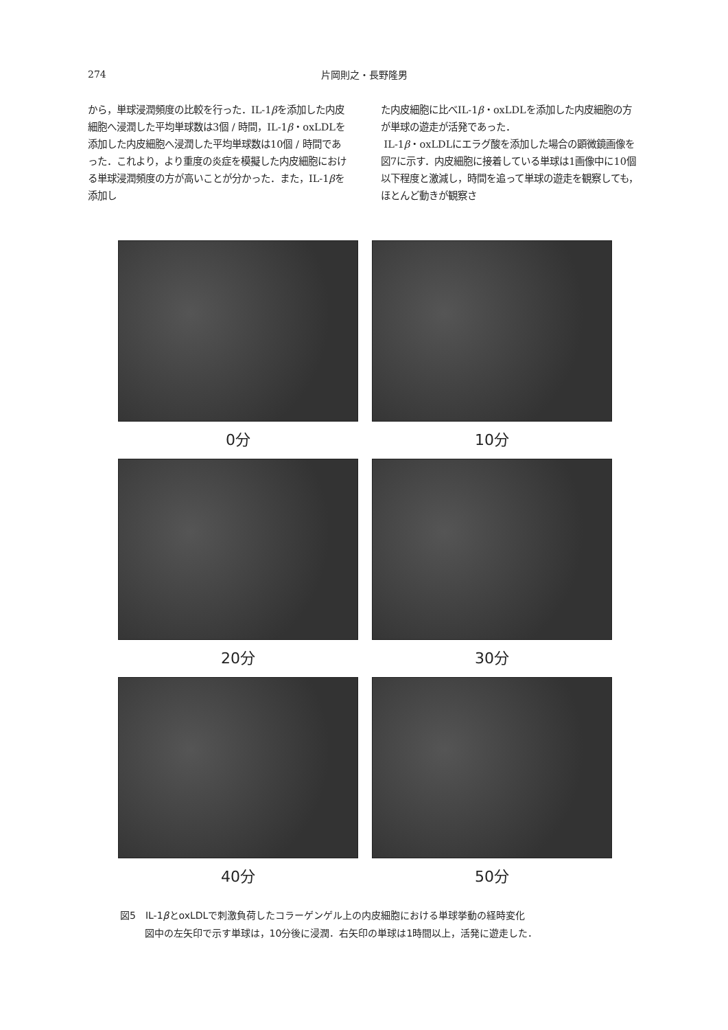274
片岡則之・長野隆男
から，単球浸潤頻度の比較を行った．IL-1βを添加した内皮細胞へ浸潤した平均単球数は3個 / 時間，IL-1β・oxLDLを添加した内皮細胞へ浸潤した平均単球数は10個 / 時間であった．これより，より重度の炎症を模擬した内皮細胞における単球浸潤頻度の方が高いことが分かった．また，IL-1βを添加し
た内皮細胞に比べIL-1β・oxLDLを添加した内皮細胞の方が単球の遊走が活発であった．
IL-1β・oxLDLにエラグ酸を添加した場合の顕微鏡画像を図7に示す．内皮細胞に接着している単球は1画像中に10個以下程度と激減し，時間を追って単球の遊走を観察しても，ほとんど動きが観察さ
0分
10分
20分
30分
40分
50分
図5　IL-1βとoxLDLで刺激負荷したコラーゲンゲル上の内皮細胞における単球挙動の経時変化
図中の左矢印で示す単球は，10分後に浸潤．右矢印の単球は1時間以上，活発に遊走した．